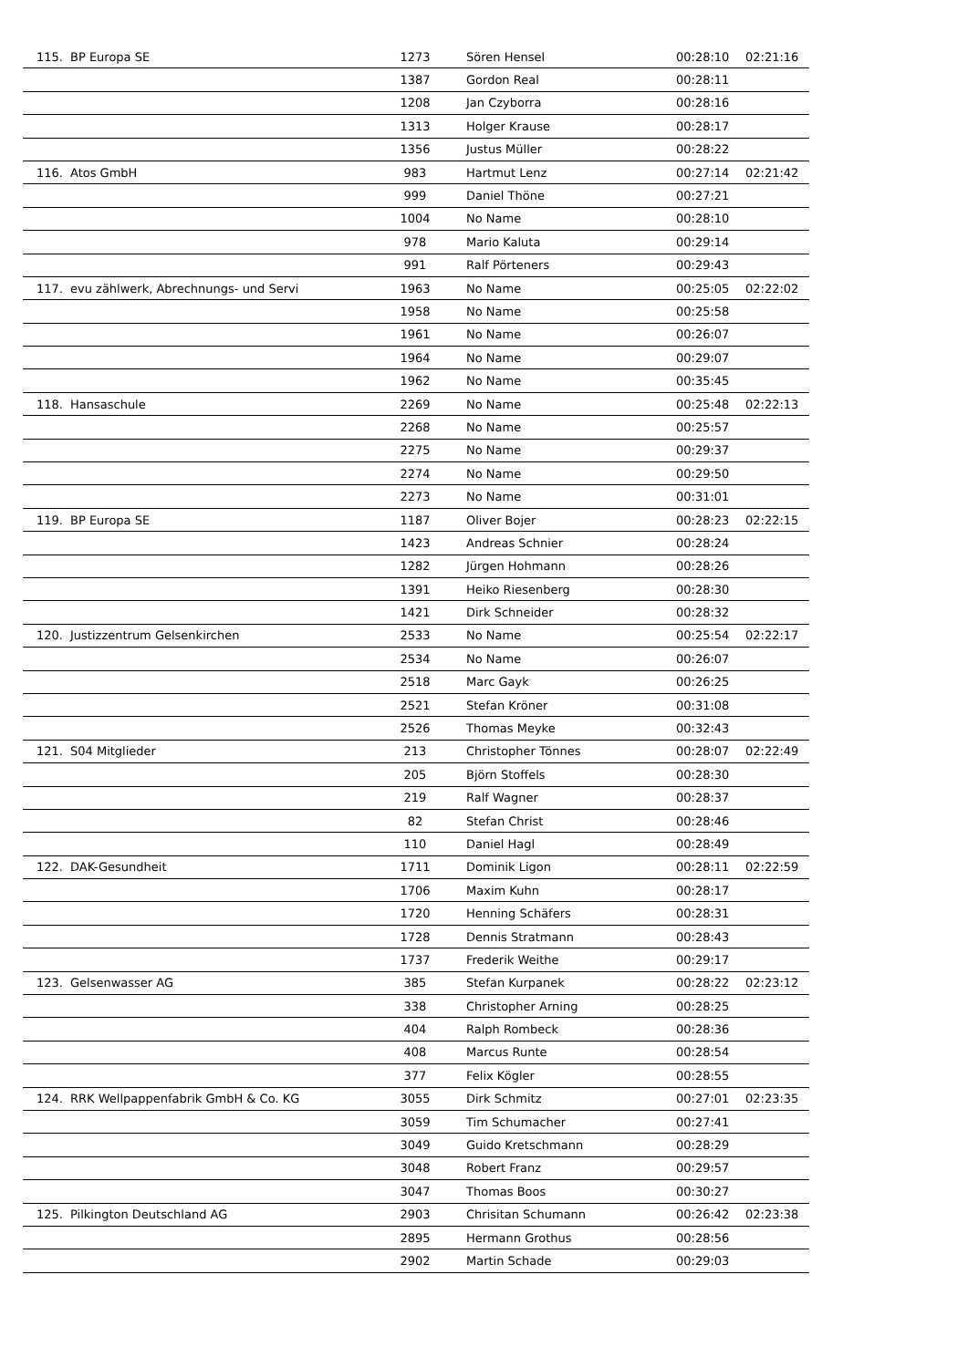| 115. | BP Europa SE | 1273 | Sören Hensel | 00:28:10 | 02:21:16 |
| | | 1387 | Gordon Real | 00:28:11 | |
| | | 1208 | Jan Czyborra | 00:28:16 | |
| | | 1313 | Holger Krause | 00:28:17 | |
| | | 1356 | Justus Müller | 00:28:22 | |
| 116. | Atos GmbH | 983 | Hartmut Lenz | 00:27:14 | 02:21:42 |
| | | 999 | Daniel Thöne | 00:27:21 | |
| | | 1004 | No Name | 00:28:10 | |
| | | 978 | Mario Kaluta | 00:29:14 | |
| | | 991 | Ralf Pörteners | 00:29:43 | |
| 117. | evu zählwerk, Abrechnungs- und Servi | 1963 | No Name | 00:25:05 | 02:22:02 |
| | | 1958 | No Name | 00:25:58 | |
| | | 1961 | No Name | 00:26:07 | |
| | | 1964 | No Name | 00:29:07 | |
| | | 1962 | No Name | 00:35:45 | |
| 118. | Hansaschule | 2269 | No Name | 00:25:48 | 02:22:13 |
| | | 2268 | No Name | 00:25:57 | |
| | | 2275 | No Name | 00:29:37 | |
| | | 2274 | No Name | 00:29:50 | |
| | | 2273 | No Name | 00:31:01 | |
| 119. | BP Europa SE | 1187 | Oliver Bojer | 00:28:23 | 02:22:15 |
| | | 1423 | Andreas Schnier | 00:28:24 | |
| | | 1282 | Jürgen Hohmann | 00:28:26 | |
| | | 1391 | Heiko Riesenberg | 00:28:30 | |
| | | 1421 | Dirk Schneider | 00:28:32 | |
| 120. | Justizzentrum Gelsenkirchen | 2533 | No Name | 00:25:54 | 02:22:17 |
| | | 2534 | No Name | 00:26:07 | |
| | | 2518 | Marc Gayk | 00:26:25 | |
| | | 2521 | Stefan Kröner | 00:31:08 | |
| | | 2526 | Thomas Meyke | 00:32:43 | |
| 121. | S04 Mitglieder | 213 | Christopher Tönnes | 00:28:07 | 02:22:49 |
| | | 205 | Björn Stoffels | 00:28:30 | |
| | | 219 | Ralf Wagner | 00:28:37 | |
| | | 82 | Stefan Christ | 00:28:46 | |
| | | 110 | Daniel Hagl | 00:28:49 | |
| 122. | DAK-Gesundheit | 1711 | Dominik Ligon | 00:28:11 | 02:22:59 |
| | | 1706 | Maxim Kuhn | 00:28:17 | |
| | | 1720 | Henning Schäfers | 00:28:31 | |
| | | 1728 | Dennis Stratmann | 00:28:43 | |
| | | 1737 | Frederik Weithe | 00:29:17 | |
| 123. | Gelsenwasser AG | 385 | Stefan Kurpanek | 00:28:22 | 02:23:12 |
| | | 338 | Christopher Arning | 00:28:25 | |
| | | 404 | Ralph Rombeck | 00:28:36 | |
| | | 408 | Marcus Runte | 00:28:54 | |
| | | 377 | Felix Kögler | 00:28:55 | |
| 124. | RRK Wellpappenfabrik GmbH & Co. KG | 3055 | Dirk Schmitz | 00:27:01 | 02:23:35 |
| | | 3059 | Tim Schumacher | 00:27:41 | |
| | | 3049 | Guido Kretschmann | 00:28:29 | |
| | | 3048 | Robert Franz | 00:29:57 | |
| | | 3047 | Thomas Boos | 00:30:27 | |
| 125. | Pilkington Deutschland AG | 2903 | Chrisitan Schumann | 00:26:42 | 02:23:38 |
| | | 2895 | Hermann Grothus | 00:28:56 | |
| | | 2902 | Martin Schade | 00:29:03 | |